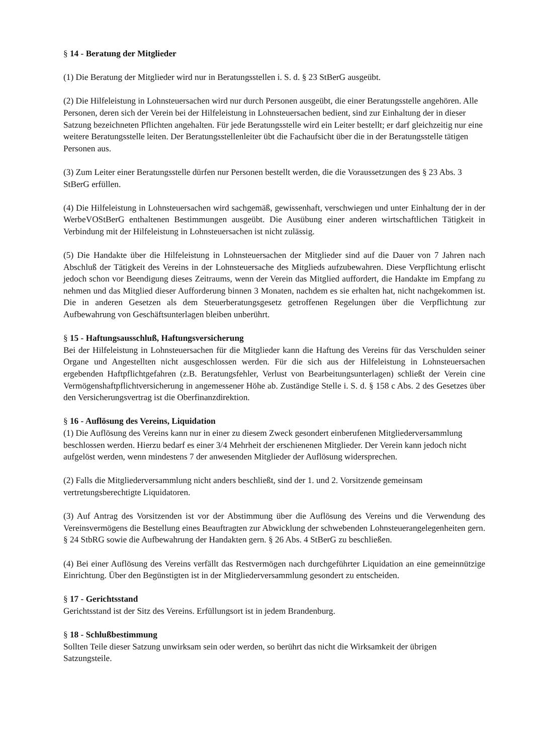§ 14 - Beratung der Mitglieder
(1) Die Beratung der Mitglieder wird nur in Beratungsstellen i. S. d. § 23 StBerG ausgeübt.
(2) Die Hilfeleistung in Lohnsteuersachen wird nur durch Personen ausgeübt, die einer Beratungsstelle angehören. Alle Personen, deren sich der Verein bei der Hilfeleistung in Lohnsteuersachen bedient, sind zur Einhaltung der in dieser Satzung bezeichneten Pflichten angehalten. Für jede Beratungsstelle wird ein Leiter bestellt; er darf gleichzeitig nur eine weitere Beratungsstelle leiten. Der Beratungsstellenleiter übt die Fachaufsicht über die in der Beratungsstelle tätigen Personen aus.
(3) Zum Leiter einer Beratungsstelle dürfen nur Personen bestellt werden, die die Voraussetzungen des § 23 Abs. 3 StBerG erfüllen.
(4) Die Hilfeleistung in Lohnsteuersachen wird sachgemäß, gewissenhaft, verschwiegen und unter Einhaltung der in der WerbeVOStBerG enthaltenen Bestimmungen ausgeübt. Die Ausübung einer anderen wirtschaftlichen Tätigkeit in Verbindung mit der Hilfeleistung in Lohnsteuersachen ist nicht zulässig.
(5) Die Handakte über die Hilfeleistung in Lohnsteuersachen der Mitglieder sind auf die Dauer von 7 Jahren nach Abschluß der Tätigkeit des Vereins in der Lohnsteuersache des Mitglieds aufzubewahren. Diese Verpflichtung erlischt jedoch schon vor Beendigung dieses Zeitraums, wenn der Verein das Mitglied auffordert, die Handakte im Empfang zu nehmen und das Mitglied dieser Aufforderung binnen 3 Monaten, nachdem es sie erhalten hat, nicht nachgekommen ist. Die in anderen Gesetzen als dem Steuerberatungsgesetz getroffenen Regelungen über die Verpflichtung zur Aufbewahrung von Geschäftsunterlagen bleiben unberührt.
§ 15 - Haftungsausschluß, Haftungsversicherung
Bei der Hilfeleistung in Lohnsteuersachen für die Mitglieder kann die Haftung des Vereins für das Verschulden seiner Organe und Angestellten nicht ausgeschlossen werden. Für die sich aus der Hilfeleistung in Lohnsteuersachen ergebenden Haftpflichtgefahren (z.B. Beratungsfehler, Verlust von Bearbeitungsunterlagen) schließt der Verein cine Vermögenshaftpflichtversicherung in angemessener Höhe ab. Zuständige Stelle i. S. d. § 158 c Abs. 2 des Gesetzes über den Versicherungsvertrag ist die Oberfinanzdirektion.
§ 16 - Auflösung des Vereins, Liquidation
(1) Die Auflösung des Vereins kann nur in einer zu diesem Zweck gesondert einberufenen Mitgliederversammlung beschlossen werden. Hierzu bedarf es einer 3/4 Mehrheit der erschienenen Mitglieder. Der Verein kann jedoch nicht aufgelöst werden, wenn mindestens 7 der anwesenden Mitglieder der Auflösung widersprechen.
(2) Falls die Mitgliederversammlung nicht anders beschließt, sind der 1. und 2. Vorsitzende gemeinsam vertretungsberechtigte Liquidatoren.
(3) Auf Antrag des Vorsitzenden ist vor der Abstimmung über die Auflösung des Vereins und die Verwendung des Vereinsvermögens die Bestellung eines Beauftragten zur Abwicklung der schwebenden Lohnsteuerangelegenheiten gern. § 24 StbRG sowie die Aufbewahrung der Handakten gern. § 26 Abs. 4 StBerG zu beschließen.
(4) Bei einer Auflösung des Vereins verfällt das Restvermögen nach durchgeführter Liquidation an eine gemeinnützige Einrichtung. Über den Begünstigten ist in der Mitgliederversammlung gesondert zu entscheiden.
§ 17 - Gerichtsstand
Gerichtsstand ist der Sitz des Vereins. Erfüllungsort ist in jedem Brandenburg.
§ 18 - Schlußbestimmung
Sollten Teile dieser Satzung unwirksam sein oder werden, so berührt das nicht die Wirksamkeit der übrigen Satzungsteile.